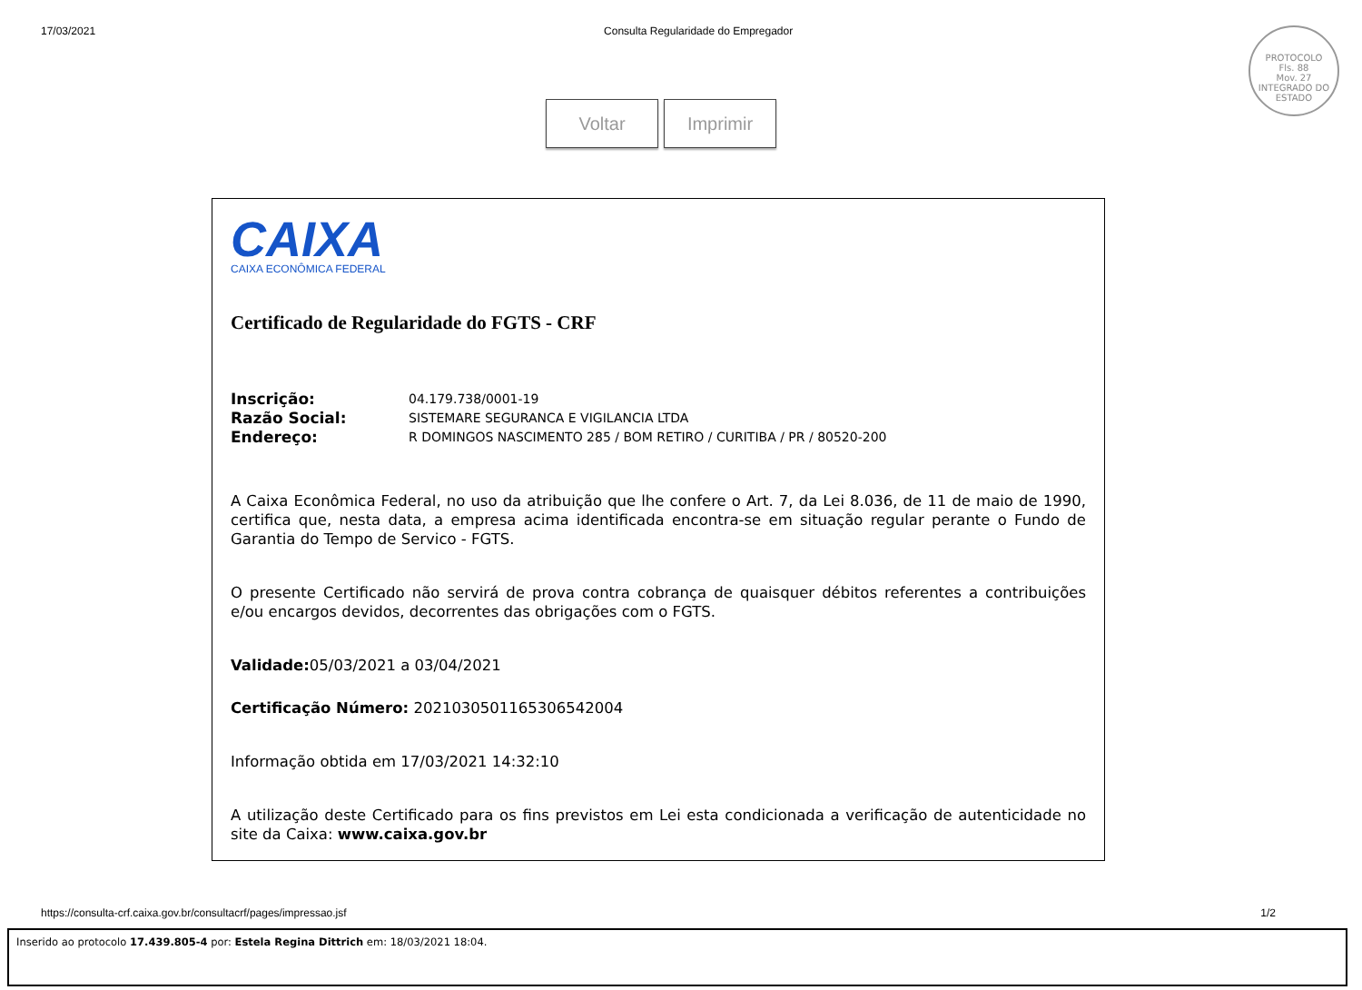17/03/2021 Consulta Regularidade do Empregador
PROTOCOLO
Fls. 88
Mov. 27
INTEGRADO DO ESTADO
Voltar Imprimir
CAIXA
CAIXA ECONÔMICA FEDERAL
Certificado de Regularidade do FGTS - CRF
| Inscrição: | 04.179.738/0001-19 |
| Razão Social: | SISTEMARE SEGURANCA E VIGILANCIA LTDA |
| Endereço: | R DOMINGOS NASCIMENTO 285 / BOM RETIRO / CURITIBA / PR / 80520-200 |
A Caixa Econômica Federal, no uso da atribuição que lhe confere o Art. 7, da Lei 8.036, de 11 de maio de 1990, certifica que, nesta data, a empresa acima identificada encontra-se em situação regular perante o Fundo de Garantia do Tempo de Servico - FGTS.
O presente Certificado não servirá de prova contra cobrança de quaisquer débitos referentes a contribuições e/ou encargos devidos, decorrentes das obrigações com o FGTS.
Validade: 05/03/2021 a 03/04/2021
Certificação Número: 2021030501165306542004
Informação obtida em 17/03/2021 14:32:10
A utilização deste Certificado para os fins previstos em Lei esta condicionada a verificação de autenticidade no site da Caixa: www.caixa.gov.br
https://consulta-crf.caixa.gov.br/consultacrf/pages/impressao.jsf 1/2
Inserido ao protocolo 17.439.805-4 por: Estela Regina Dittrich em: 18/03/2021 18:04.